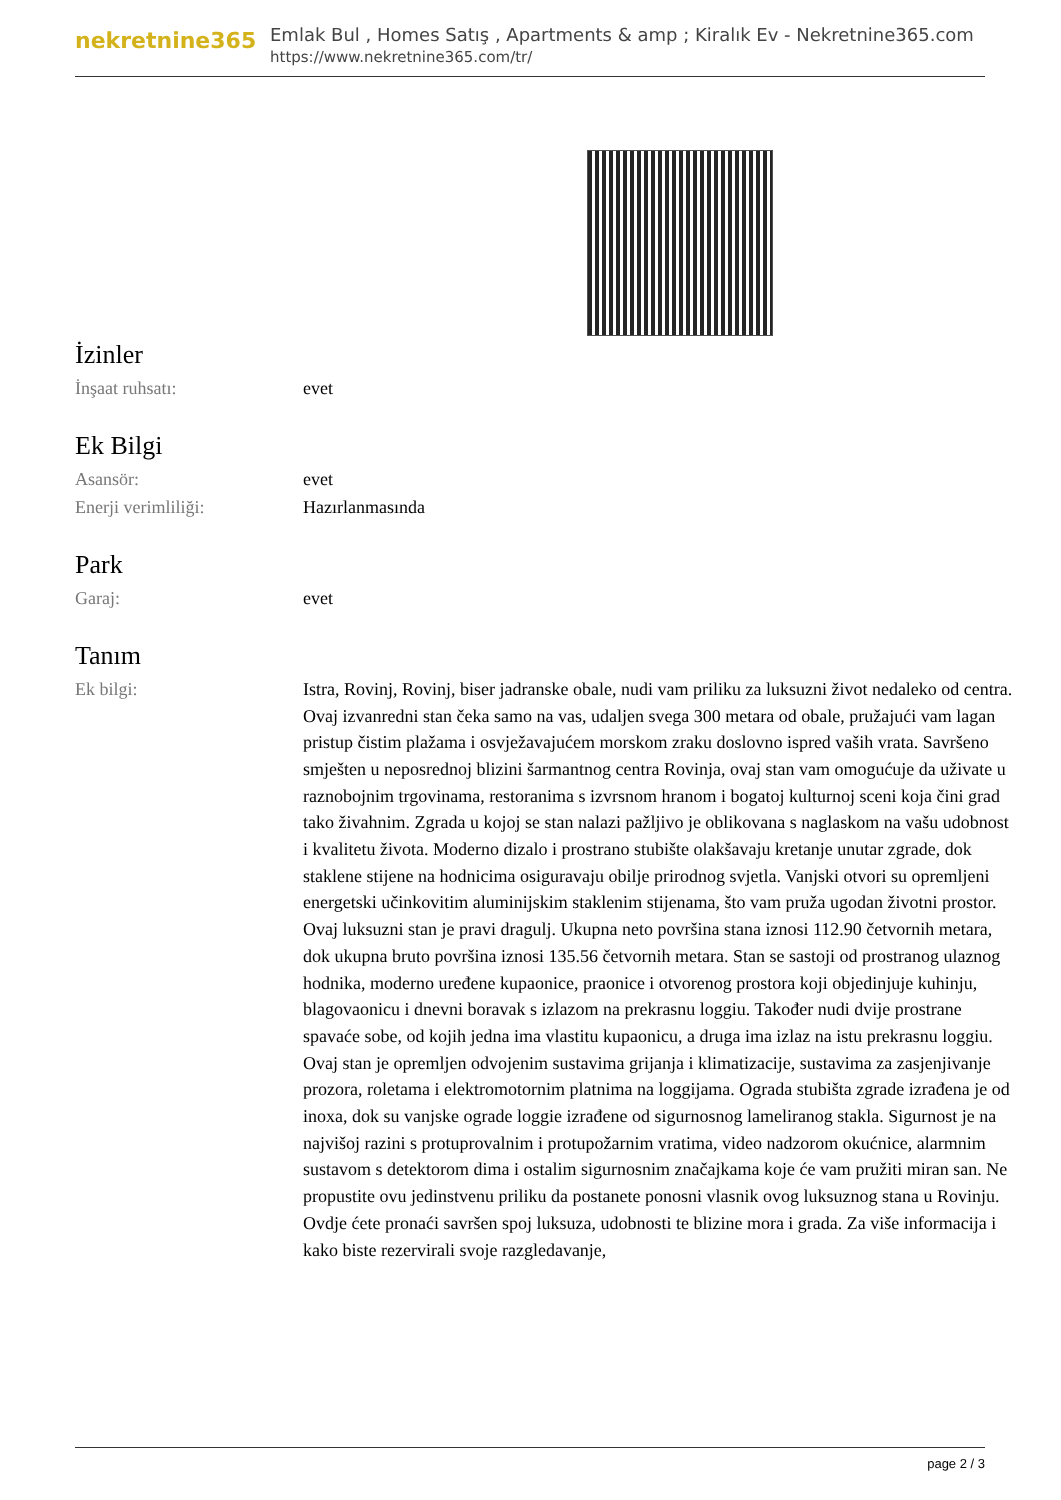nekretnine365
Emlak Bul , Homes Satış , Apartments & amp ; Kiralık Ev - Nekretnine365.com
https://www.nekretnine365.com/tr/
İzinler
| İnşaat ruhsatı: | evet |
Ek Bilgi
| Asansör: | evet |
| Enerji verimliliği: | Hazırlanmasında |
Park
| Garaj: | evet |
Tanım
| Ek bilgi: | Istra, Rovinj, Rovinj, biser jadranske obale, nudi vam priliku za luksuzni život nedaleko od centra. Ovaj izvanredni stan čeka samo na vas, udaljen svega 300 metara od obale, pružajući vam lagan pristup čistim plažama i osvježavajućem morskom zraku doslovno ispred vaših vrata. Savršeno smješten u neposrednoj blizini šarmantnog centra Rovinja, ovaj stan vam omogućuje da uživate u raznobojnim trgovinama, restoranima s izvrsnom hranom i bogatoj kulturnoj sceni koja čini grad tako živahnim. Zgrada u kojoj se stan nalazi pažljivo je oblikovana s naglaskom na vašu udobnost i kvalitetu života. Moderno dizalo i prostrano stubište olakšavaju kretanje unutar zgrade, dok staklene stijene na hodnicima osiguravaju obilje prirodnog svjetla. Vanjski otvori su opremljeni energetski učinkovitim aluminijskim staklenim stijenama, što vam pruža ugodan životni prostor. Ovaj luksuzni stan je pravi dragulj. Ukupna neto površina stana iznosi 112.90 četvornih metara, dok ukupna bruto površina iznosi 135.56 četvornih metara. Stan se sastoji od prostranog ulaznog hodnika, moderno uređene kupaonice, praonice i otvorenog prostora koji objedinjuje kuhinju, blagovaonicu i dnevni boravak s izlazom na prekrasnu loggiu. Također nudi dvije prostrane spavaće sobe, od kojih jedna ima vlastitu kupaonicu, a druga ima izlaz na istu prekrasnu loggiu. Ovaj stan je opremljen odvojenim sustavima grijanja i klimatizacije, sustavima za zasjenjivanje prozora, roletama i elektromotornim platnima na loggijama. Ograda stubišta zgrade izrađena je od inoxa, dok su vanjske ograde loggie izrađene od sigurnosnog lameliranog stakla. Sigurnost je na najvišoj razini s protuprovalnim i protupožarnim vratima, video nadzorom okućnice, alarmnim sustavom s detektorom dima i ostalim sigurnosnim značajkama koje će vam pružiti miran san. Ne propustite ovu jedinstvenu priliku da postanete ponosni vlasnik ovog luksuznog stana u Rovinju. Ovdje ćete pronaći savršen spoj luksuza, udobnosti te blizine mora i grada. Za više informacija i kako biste rezervirali svoje razgledavanje, |
page 2 / 3